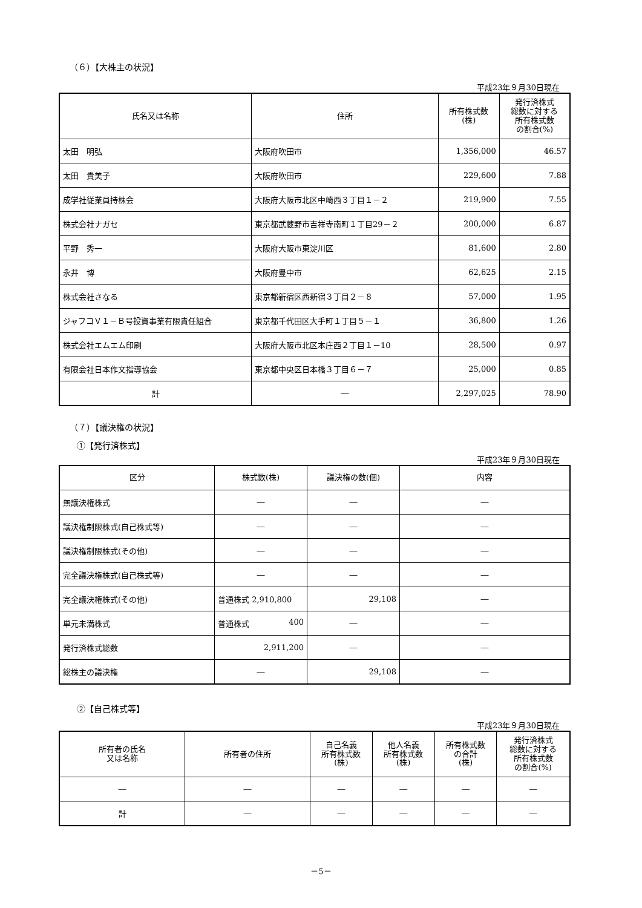（６）【大株主の状況】
平成23年９月30日現在
| 氏名又は名称 | 住所 | 所有株式数 (株) | 発行済株式 総数に対する 所有株式数 の割合(%) |
| --- | --- | --- | --- |
| 太田 明弘 | 大阪府吹田市 | 1,356,000 | 46.57 |
| 太田 貴美子 | 大阪府吹田市 | 229,600 | 7.88 |
| 成学社従業員持株会 | 大阪府大阪市北区中崎西３丁目１－２ | 219,900 | 7.55 |
| 株式会社ナガセ | 東京都武蔵野市吉祥寺南町１丁目29－２ | 200,000 | 6.87 |
| 平野 秀一 | 大阪府大阪市東淀川区 | 81,600 | 2.80 |
| 永井 博 | 大阪府豊中市 | 62,625 | 2.15 |
| 株式会社さなる | 東京都新宿区西新宿３丁目２－８ | 57,000 | 1.95 |
| ジャフコＶ１－Ｂ号投資事業有限責任組合 | 東京都千代田区大手町１丁目５－１ | 36,800 | 1.26 |
| 株式会社エムエム印刷 | 大阪府大阪市北区本庄西２丁目１－10 | 28,500 | 0.97 |
| 有限会社日本作文指導協会 | 東京都中央区日本橋３丁目６－７ | 25,000 | 0.85 |
| 計 | ― | 2,297,025 | 78.90 |
（７）【議決権の状況】
①【発行済株式】
平成23年９月30日現在
| 区分 | 株式数(株) | 議決権の数(個) | 内容 |
| --- | --- | --- | --- |
| 無議決権株式 | ― | ― | ― |
| 議決権制限株式(自己株式等) | ― | ― | ― |
| 議決権制限株式(その他) | ― | ― | ― |
| 完全議決権株式(自己株式等) | ― | ― | ― |
| 完全議決権株式(その他) | 普通株式 2,910,800 | 29,108 | ― |
| 単元未満株式 | 普通株式 400 | ― | ― |
| 発行済株式総数 | 2,911,200 | ― | ― |
| 総株主の議決権 | ― | 29,108 | ― |
②【自己株式等】
平成23年９月30日現在
| 所有者の氏名 又は名称 | 所有者の住所 | 自己名義 所有株式数 (株) | 他人名義 所有株式数 (株) | 所有株式数 の合計 (株) | 発行済株式 総数に対する 所有株式数 の割合(%) |
| --- | --- | --- | --- | --- | --- |
| ― | ― | ― | ― | ― | ― |
| 計 | ― | ― | ― | ― | ― |
－5－